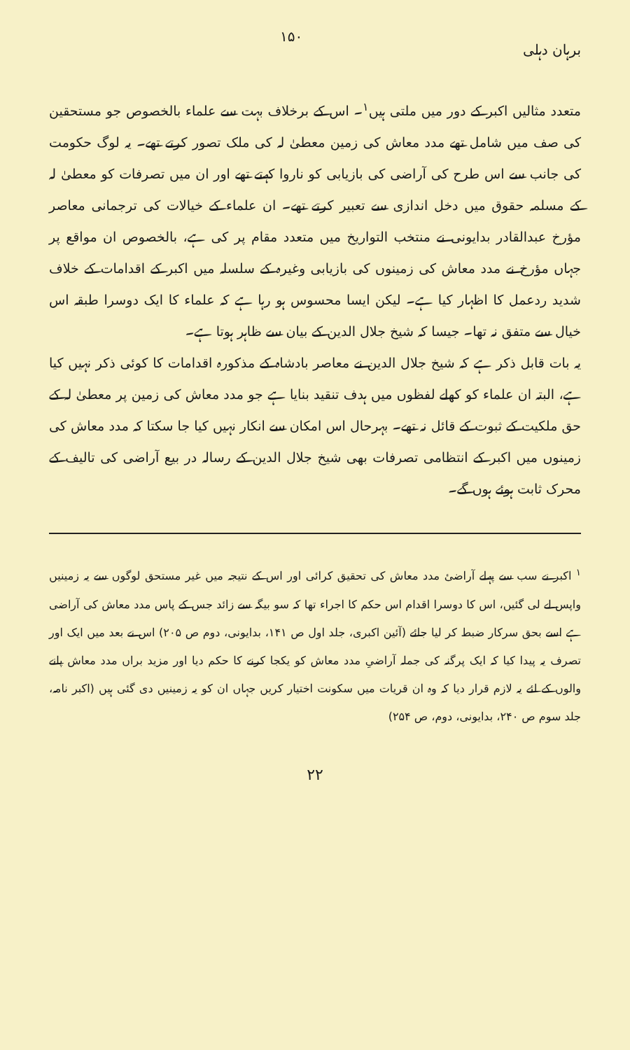برہان دہلی ۱۵۰
متعدد مثالیں اکبر کے دور میں ملتی ہیں<sup>۱</sup>۔ اس کے برخلاف بہت سے علماء بالخصوص جو مستحقین کی صف میں شامل تھے مدد معاش کی زمین معطیٰ لہ کی ملک تصور کرتے تھے۔ یہ لوگ حکومت کی جانب سے اس طرح کی آراضی کی بازیابی کو ناروا کہتے تھے اور ان میں تصرفات کو معطیٰ لہ کے مسلمہ حقوق میں دخل اندازی سے تعبیر کرتے تھے۔ ان علماء کے خیالات کی ترجمانی معاصر مؤرخ عبدالقادر بدایونی نے منتخب التواریخ میں متعدد مقام پر کی ہے، بالخصوص ان مواقع پر جہاں مؤرخ نے مدد معاش کی زمینوں کی بازیابی وغیرہ کے سلسلہ میں اکبر کے اقدامات کے خلاف شدید ردعمل کا اظہار کیا ہے۔ لیکن ایسا محسوس ہو رہا ہے کہ علماء کا ایک دوسرا طبقہ اس خیال سے متفق نہ تھا۔ جیسا کہ شیخ جلال الدین کے بیان سے ظاہر ہوتا ہے۔
یہ بات قابل ذکر ہے کہ شیخ جلال الدین نے معاصر بادشاہ کے مذکورہ اقدامات کا کوئی ذکر نہیں کیا ہے، البتہ ان علماء کو کھلے لفظوں میں ہدف تنقید بنایا ہے جو مدد معاش کی زمین پر معطیٰ لہ کے حق ملکیت کے ثبوت کے قائل نہ تھے۔ بہرحال اس امکان سے انکار نہیں کیا جا سکتا کہ مدد معاش کی زمینوں میں اکبر کے انتظامی تصرفات بھی شیخ جلال الدین کے رسالہ در بیع آراضی کی تالیف کے محرک ثابت ہوئے ہوں گے۔
<sup>۱</sup> اکبر نے سب سے پہلے آراضیٔ مدد معاش کی تحقیق کرائی اور اس کے نتیجہ میں غیر مستحق لوگوں سے یہ زمینیں واپس لے لی گئیں، اس کا دوسرا اقدام اس حکم کا اجراء تھا کہ سو بیگہ سے زائد جس کے پاس مدد معاش کی آراضی ہے اسے بحق سرکار ضبط کر لیا جائے (آئین اکبری، جلد اول ص ۱۴۱، بدایونی، دوم ص ۲۰۵) اس نے بعد میں ایک اور تصرف یہ پیدا کیا کہ ایک پرگنہ کی جملہ آراضیِ مدد معاش کو یکجا کرنے کا حکم دیا اور مزید براں مدد معاش پانے والوں کے لئے یہ لازم قرار دیا کہ وہ ان قریات میں سکونت اختیار کریں جہاں ان کو یہ زمینیں دی گئی ہیں (اکبر نامہ، جلد سوم ص ۲۴۰، بدایونی، دوم، ص ۲۵۴)
۲۲